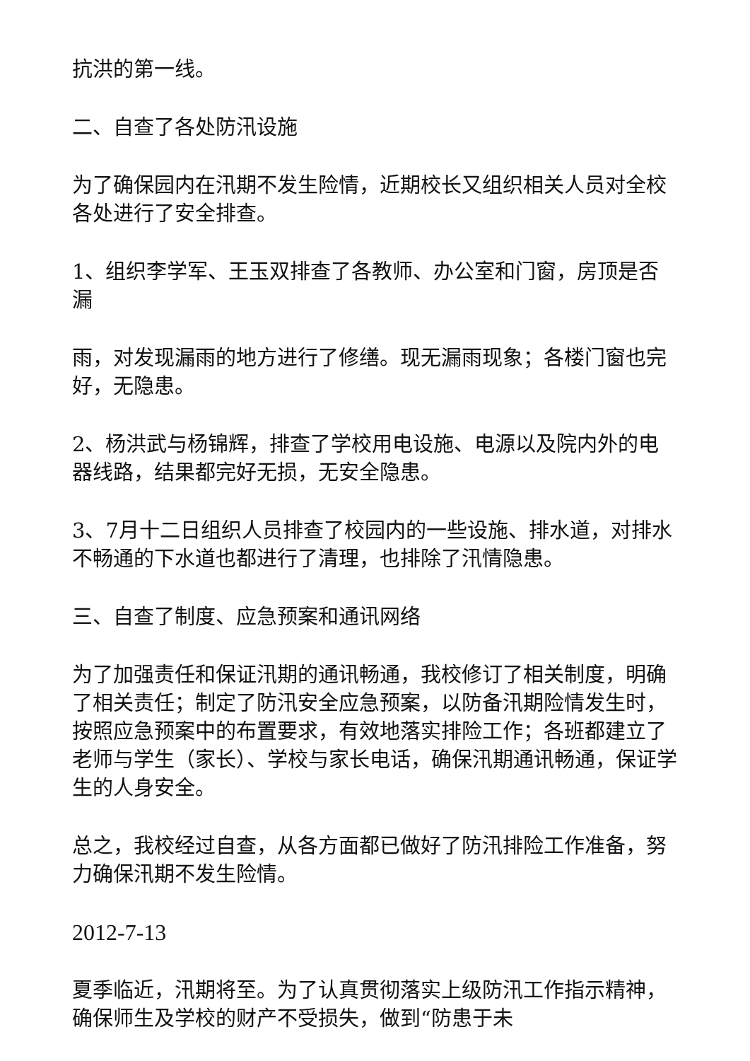抗洪的第一线。
二、自查了各处防汛设施
为了确保园内在汛期不发生险情，近期校长又组织相关人员对全校各处进行了安全排查。
1、组织李学军、王玉双排查了各教师、办公室和门窗，房顶是否漏
雨，对发现漏雨的地方进行了修缮。现无漏雨现象；各楼门窗也完好，无隐患。
2、杨洪武与杨锦辉，排查了学校用电设施、电源以及院内外的电器线路，结果都完好无损，无安全隐患。
3、7月十二日组织人员排查了校园内的一些设施、排水道，对排水不畅通的下水道也都进行了清理，也排除了汛情隐患。
三、自查了制度、应急预案和通讯网络
为了加强责任和保证汛期的通讯畅通，我校修订了相关制度，明确了相关责任；制定了防汛安全应急预案，以防备汛期险情发生时，按照应急预案中的布置要求，有效地落实排险工作；各班都建立了老师与学生（家长）、学校与家长电话，确保汛期通讯畅通，保证学生的人身安全。
总之，我校经过自查，从各方面都已做好了防汛排险工作准备，努力确保汛期不发生险情。
2012-7-13
夏季临近，汛期将至。为了认真贯彻落实上级防汛工作指示精神，确保师生及学校的财产不受损失，做到“防患于未